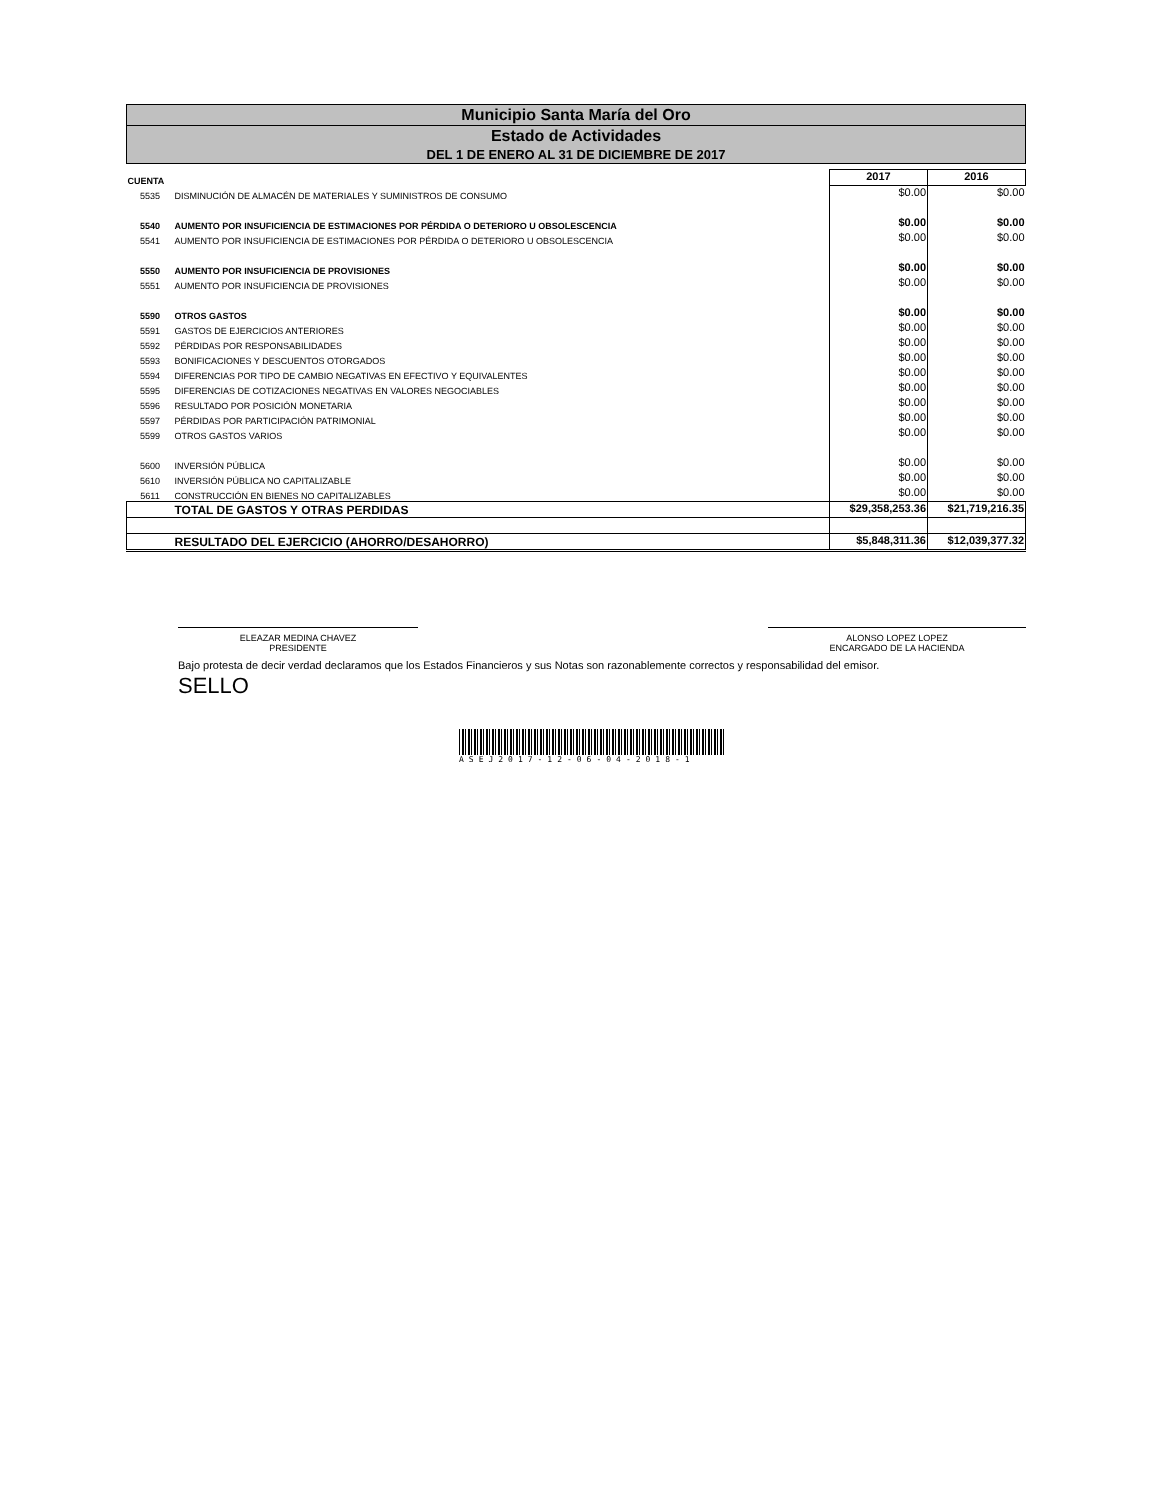Municipio Santa María del Oro
Estado de Actividades
DEL 1 DE ENERO AL 31 DE DICIEMBRE DE 2017
| CUENTA | | 2017 | 2016 |
| --- | --- | --- | --- |
| 5535 | DISMINUCIÓN DE ALMACÉN DE MATERIALES Y SUMINISTROS DE CONSUMO | $0.00 | $0.00 |
| 5540 | AUMENTO POR INSUFICIENCIA DE ESTIMACIONES POR PÉRDIDA O DETERIORO U OBSOLESCENCIA | $0.00 | $0.00 |
| 5541 | AUMENTO POR INSUFICIENCIA DE ESTIMACIONES POR PÉRDIDA O DETERIORO U OBSOLESCENCIA | $0.00 | $0.00 |
| 5550 | AUMENTO POR INSUFICIENCIA DE PROVISIONES | $0.00 | $0.00 |
| 5551 | AUMENTO POR INSUFICIENCIA DE PROVISIONES | $0.00 | $0.00 |
| 5590 | OTROS GASTOS | $0.00 | $0.00 |
| 5591 | GASTOS DE EJERCICIOS ANTERIORES | $0.00 | $0.00 |
| 5592 | PÉRDIDAS POR RESPONSABILIDADES | $0.00 | $0.00 |
| 5593 | BONIFICACIONES Y DESCUENTOS OTORGADOS | $0.00 | $0.00 |
| 5594 | DIFERENCIAS POR TIPO DE CAMBIO NEGATIVAS EN EFECTIVO Y EQUIVALENTES | $0.00 | $0.00 |
| 5595 | DIFERENCIAS DE COTIZACIONES NEGATIVAS EN VALORES NEGOCIABLES | $0.00 | $0.00 |
| 5596 | RESULTADO POR POSICIÓN MONETARIA | $0.00 | $0.00 |
| 5597 | PÉRDIDAS POR PARTICIPACIÓN PATRIMONIAL | $0.00 | $0.00 |
| 5599 | OTROS GASTOS VARIOS | $0.00 | $0.00 |
| 5600 | INVERSIÓN PÚBLICA | $0.00 | $0.00 |
| 5610 | INVERSIÓN PÚBLICA NO CAPITALIZABLE | $0.00 | $0.00 |
| 5611 | CONSTRUCCIÓN EN BIENES NO CAPITALIZABLES | $0.00 | $0.00 |
| | TOTAL DE GASTOS Y OTRAS PERDIDAS | $29,358,253.36 | $21,719,216.35 |
| | RESULTADO DEL EJERCICIO (AHORRO/DESAHORRO) | $5,848,311.36 | $12,039,377.32 |
ELEAZAR MEDINA CHAVEZ
PRESIDENTE
ALONSO LOPEZ LOPEZ
ENCARGADO DE LA HACIENDA
Bajo protesta de decir verdad declaramos que los Estados Financieros y sus Notas son razonablemente correctos y responsabilidad del emisor.
SELLO
ASEJ2017-12-06-04-2018-1